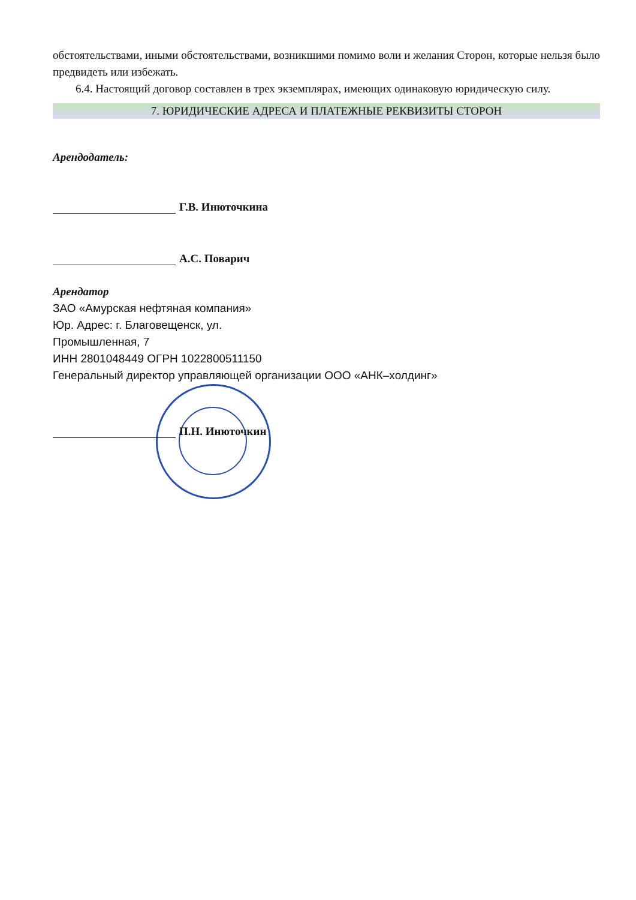обстоятельствами, иными обстоятельствами, возникшими помимо воли и желания Сторон, которые нельзя было предвидеть или избежать.
6.4. Настоящий договор составлен в трех экземплярах, имеющих одинаковую юридическую силу.
7. ЮРИДИЧЕСКИЕ АДРЕСА И ПЛАТЕЖНЫЕ РЕКВИЗИТЫ СТОРОН
Арендодатель:
Г.В. Инюточкина
А.С. Поварич
Арендатор
ЗАО «Амурская нефтяная компания»
Юр. Адрес: г. Благовещенск, ул.
Промышленная, 7
ИНН 2801048449 ОГРН 1022800511150
Генеральный директор управляющей организации ООО «АНК–холдинг»
П.Н. Инюточкин